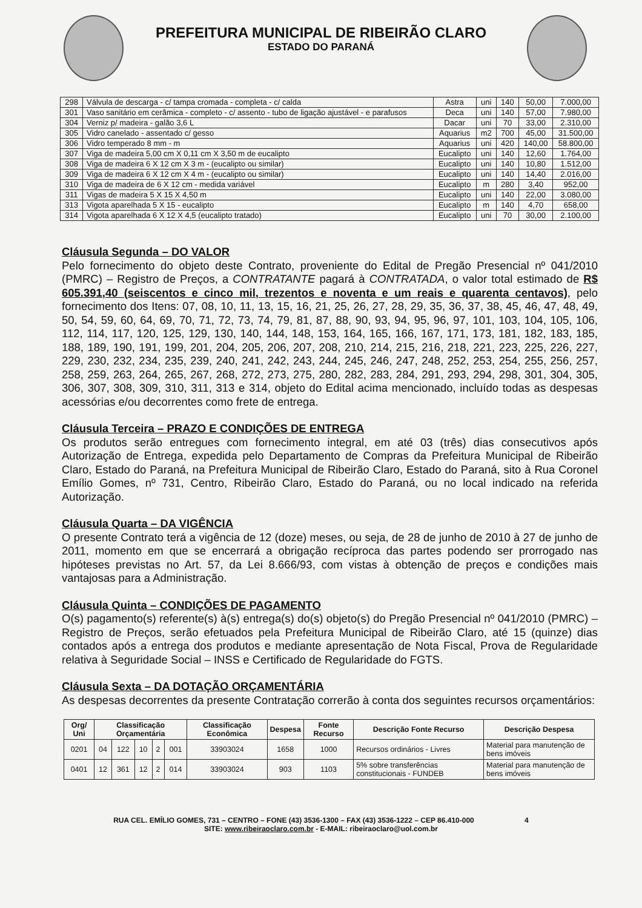PREFEITURA MUNICIPAL DE RIBEIRÃO CLARO
ESTADO DO PARANÁ
| 298 | Válvula de descarga - c/ tampa cromada - completa - c/ calda | Astra | uni | 140 | 50,00 | 7.000,00 |
| 301 | Vaso sanitário em cerâmica - completo - c/ assento - tubo de ligação ajustável - e parafusos | Deca | uni | 140 | 57,00 | 7.980,00 |
| 304 | Verniz p/ madeira - galão 3,6 L | Dacar | uni | 70 | 33,00 | 2.310,00 |
| 305 | Vidro canelado - assentado c/ gesso | Aquarius | m2 | 700 | 45,00 | 31.500,00 |
| 306 | Vidro temperado 8 mm - m | Aquarius | uni | 420 | 140,00 | 58.800,00 |
| 307 | Viga de madeira 5,00 cm X 0,11 cm X 3,50 m de eucalipto | Eucalipto | uni | 140 | 12,60 | 1.764,00 |
| 308 | Viga de madeira 6 X 12 cm X 3 m - (eucalipto ou similar) | Eucalipto | uni | 140 | 10,80 | 1.512,00 |
| 309 | Viga de madeira 6 X 12 cm X 4 m - (eucalipto ou similar) | Eucalipto | uni | 140 | 14,40 | 2.016,00 |
| 310 | Viga de madeira de 6 X 12 cm - medida variável | Eucalipto | m | 280 | 3,40 | 952,00 |
| 311 | Vigas de madeira 5 X 15 X 4,50 m | Eucalipto | uni | 140 | 22,00 | 3.080,00 |
| 313 | Vigota aparelhada 5 X 15 - eucalipto | Eucalipto | m | 140 | 4,70 | 658,00 |
| 314 | Vigota aparelhada 6 X 12 X 4,5 (eucalipto tratado) | Eucalipto | uni | 70 | 30,00 | 2.100,00 |
Cláusula Segunda – DO VALOR
Pelo fornecimento do objeto deste Contrato, proveniente do Edital de Pregão Presencial nº 041/2010 (PMRC) – Registro de Preços, a CONTRATANTE pagará à CONTRATADA, o valor total estimado de R$ 605.391,40 (seiscentos e cinco mil, trezentos e noventa e um reais e quarenta centavos), pelo fornecimento dos Itens: 07, 08, 10, 11, 13, 15, 16, 21, 25, 26, 27, 28, 29, 35, 36, 37, 38, 45, 46, 47, 48, 49, 50, 54, 59, 60, 64, 69, 70, 71, 72, 73, 74, 79, 81, 87, 88, 90, 93, 94, 95, 96, 97, 101, 103, 104, 105, 106, 112, 114, 117, 120, 125, 129, 130, 140, 144, 148, 153, 164, 165, 166, 167, 171, 173, 181, 182, 183, 185, 188, 189, 190, 191, 199, 201, 204, 205, 206, 207, 208, 210, 214, 215, 216, 218, 221, 223, 225, 226, 227, 229, 230, 232, 234, 235, 239, 240, 241, 242, 243, 244, 245, 246, 247, 248, 252, 253, 254, 255, 256, 257, 258, 259, 263, 264, 265, 267, 268, 272, 273, 275, 280, 282, 283, 284, 291, 293, 294, 298, 301, 304, 305, 306, 307, 308, 309, 310, 311, 313 e 314, objeto do Edital acima mencionado, incluído todas as despesas acessórias e/ou decorrentes como frete de entrega.
Cláusula Terceira – PRAZO E CONDIÇÕES DE ENTREGA
Os produtos serão entregues com fornecimento integral, em até 03 (três) dias consecutivos após Autorização de Entrega, expedida pelo Departamento de Compras da Prefeitura Municipal de Ribeirão Claro, Estado do Paraná, na Prefeitura Municipal de Ribeirão Claro, Estado do Paraná, sito à Rua Coronel Emílio Gomes, nº 731, Centro, Ribeirão Claro, Estado do Paraná, ou no local indicado na referida Autorização.
Cláusula Quarta – DA VIGÊNCIA
O presente Contrato terá a vigência de 12 (doze) meses, ou seja, de 28 de junho de 2010 à 27 de junho de 2011, momento em que se encerrará a obrigação recíproca das partes podendo ser prorrogado nas hipóteses previstas no Art. 57, da Lei 8.666/93, com vistas à obtenção de preços e condições mais vantajosas para a Administração.
Cláusula Quinta – CONDIÇÕES DE PAGAMENTO
O(s) pagamento(s) referente(s) à(s) entrega(s) do(s) objeto(s) do Pregão Presencial nº 041/2010 (PMRC) – Registro de Preços, serão efetuados pela Prefeitura Municipal de Ribeirão Claro, até 15 (quinze) dias contados após a entrega dos produtos e mediante apresentação de Nota Fiscal, Prova de Regularidade relativa à Seguridade Social – INSS e Certificado de Regularidade do FGTS.
Cláusula Sexta – DA DOTAÇÃO ORÇAMENTÁRIA
As despesas decorrentes da presente Contratação correrão à conta dos seguintes recursos orçamentários:
| Org/ Uni | Classificação Orçamentária | | | | | Classificação Econômica | Despesa | Fonte Recurso | Descrição Fonte Recurso | Descrição Despesa |
| --- | --- | --- | --- | --- | --- | --- | --- | --- | --- | --- |
| 0201 | 04 | 122 | 10 | 2 | 001 | 33903024 | 1658 | 1000 | Recursos ordinários - Livres | Material para manutenção de bens imóveis |
| 0401 | 12 | 361 | 12 | 2 | 014 | 33903024 | 903 | 1103 | 5% sobre transferências constitucionais - FUNDEB | Material para manutenção de bens imóveis |
RUA CEL. EMÍLIO GOMES, 731 – CENTRO – FONE (43) 3536-1300 – FAX (43) 3536-1222 – CEP 86.410-000 4
SITE: www.ribeiraoclaro.com.br - E-MAIL: ribeiraoclaro@uol.com.br